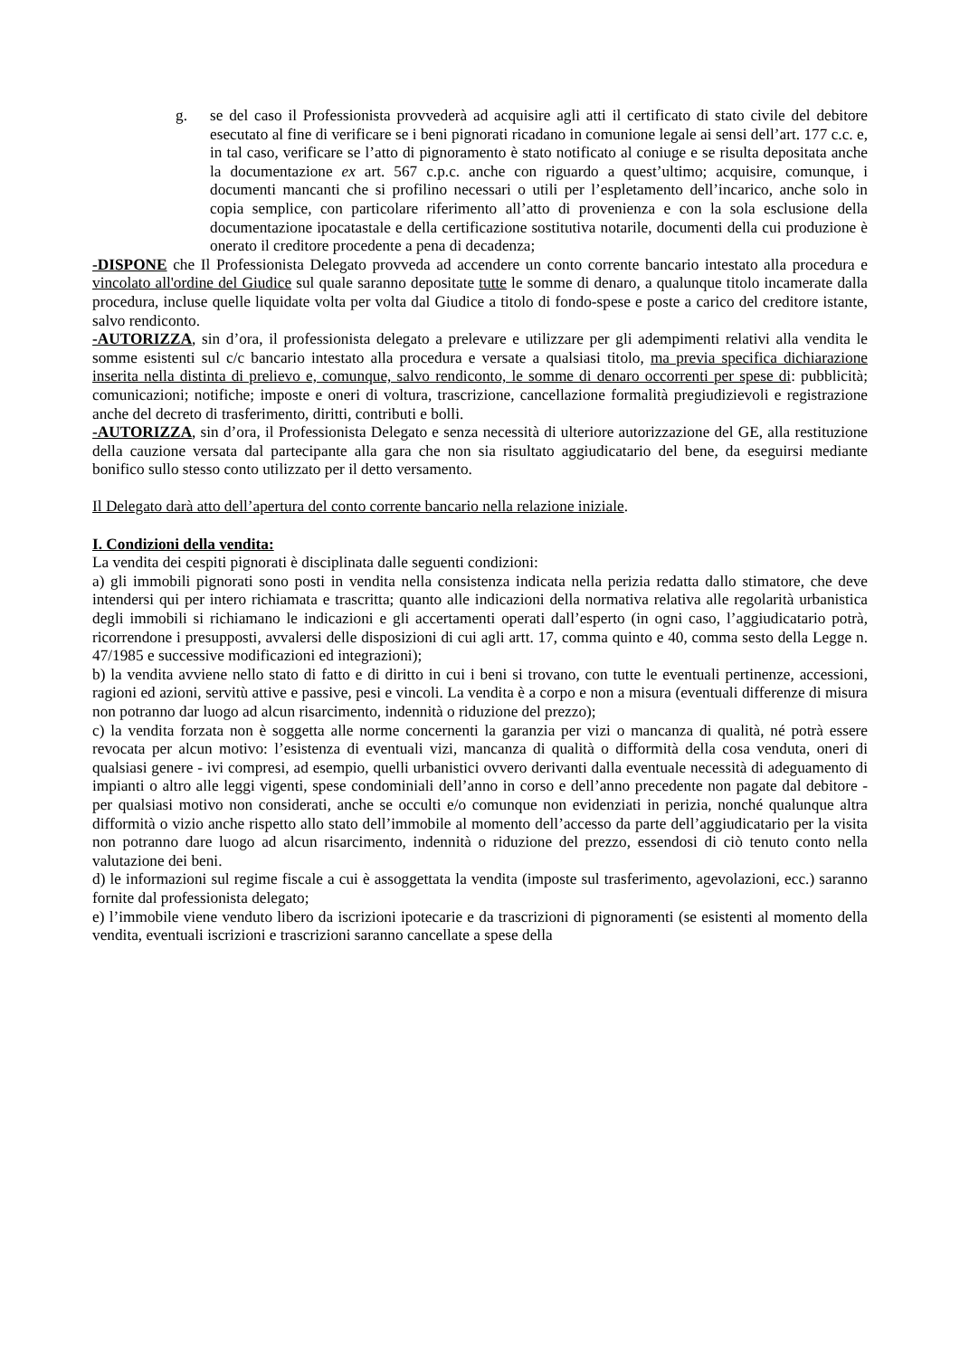g. se del caso il Professionista provvederà ad acquisire agli atti il certificato di stato civile del debitore esecutato al fine di verificare se i beni pignorati ricadano in comunione legale ai sensi dell’art. 177 c.c. e, in tal caso, verificare se l’atto di pignoramento è stato notificato al coniuge e se risulta depositata anche la documentazione ex art. 567 c.p.c. anche con riguardo a quest’ultimo; acquisire, comunque, i documenti mancanti che si profilino necessari o utili per l’espletamento dell’incarico, anche solo in copia semplice, con particolare riferimento all’atto di provenienza e con la sola esclusione della documentazione ipocatastale e della certificazione sostitutiva notarile, documenti della cui produzione è onerato il creditore procedente a pena di decadenza;
-DISPONE che Il Professionista Delegato provveda ad accendere un conto corrente bancario intestato alla procedura e vincolato all'ordine del Giudice sul quale saranno depositate tutte le somme di denaro, a qualunque titolo incamerate dalla procedura, incluse quelle liquidate volta per volta dal Giudice a titolo di fondo-spese e poste a carico del creditore istante, salvo rendiconto.
-AUTORIZZA, sin d’ora, il professionista delegato a prelevare e utilizzare per gli adempimenti relativi alla vendita le somme esistenti sul c/c bancario intestato alla procedura e versate a qualsiasi titolo, ma previa specifica dichiarazione inserita nella distinta di prelievo e, comunque, salvo rendiconto, le somme di denaro occorrenti per spese di: pubblicità; comunicazioni; notifiche; imposte e oneri di voltura, trascrizione, cancellazione formalità pregiudizievoli e registrazione anche del decreto di trasferimento, diritti, contributi e bolli.
-AUTORIZZA, sin d’ora, il Professionista Delegato e senza necessità di ulteriore autorizzazione del GE, alla restituzione della cauzione versata dal partecipante alla gara che non sia risultato aggiudicatario del bene, da eseguirsi mediante bonifico sullo stesso conto utilizzato per il detto versamento.
Il Delegato darà atto dell’apertura del conto corrente bancario nella relazione iniziale.
I. Condizioni della vendita:
La vendita dei cespiti pignorati è disciplinata dalle seguenti condizioni:
a) gli immobili pignorati sono posti in vendita nella consistenza indicata nella perizia redatta dallo stimatore, che deve intendersi qui per intero richiamata e trascritta; quanto alle indicazioni della normativa relativa alle regolarità urbanistica degli immobili si richiamano le indicazioni e gli accertamenti operati dall’esperto (in ogni caso, l’aggiudicatario potrà, ricorrendone i presupposti, avvalersi delle disposizioni di cui agli artt. 17, comma quinto e 40, comma sesto della Legge n. 47/1985 e successive modificazioni ed integrazioni);
b) la vendita avviene nello stato di fatto e di diritto in cui i beni si trovano, con tutte le eventuali pertinenze, accessioni, ragioni ed azioni, servitù attive e passive, pesi e vincoli. La vendita è a corpo e non a misura (eventuali differenze di misura non potranno dar luogo ad alcun risarcimento, indennità o riduzione del prezzo);
c) la vendita forzata non è soggetta alle norme concernenti la garanzia per vizi o mancanza di qualità, né potrà essere revocata per alcun motivo: l’esistenza di eventuali vizi, mancanza di qualità o difformità della cosa venduta, oneri di qualsiasi genere - ivi compresi, ad esempio, quelli urbanistici ovvero derivanti dalla eventuale necessità di adeguamento di impianti o altro alle leggi vigenti, spese condominiali dell’anno in corso e dell’anno precedente non pagate dal debitore - per qualsiasi motivo non considerati, anche se occulti e/o comunque non evidenziati in perizia, nonché qualunque altra difformità o vizio anche rispetto allo stato dell’immobile al momento dell’accesso da parte dell’aggiudicatario per la visita non potranno dare luogo ad alcun risarcimento, indennità o riduzione del prezzo, essendosi di ciò tenuto conto nella valutazione dei beni.
d) le informazioni sul regime fiscale a cui è assoggettata la vendita (imposte sul trasferimento, agevolazioni, ecc.) saranno fornite dal professionista delegato;
e) l’immobile viene venduto libero da iscrizioni ipotecarie e da trascrizioni di pignoramenti (se esistenti al momento della vendita, eventuali iscrizioni e trascrizioni saranno cancellate a spese della